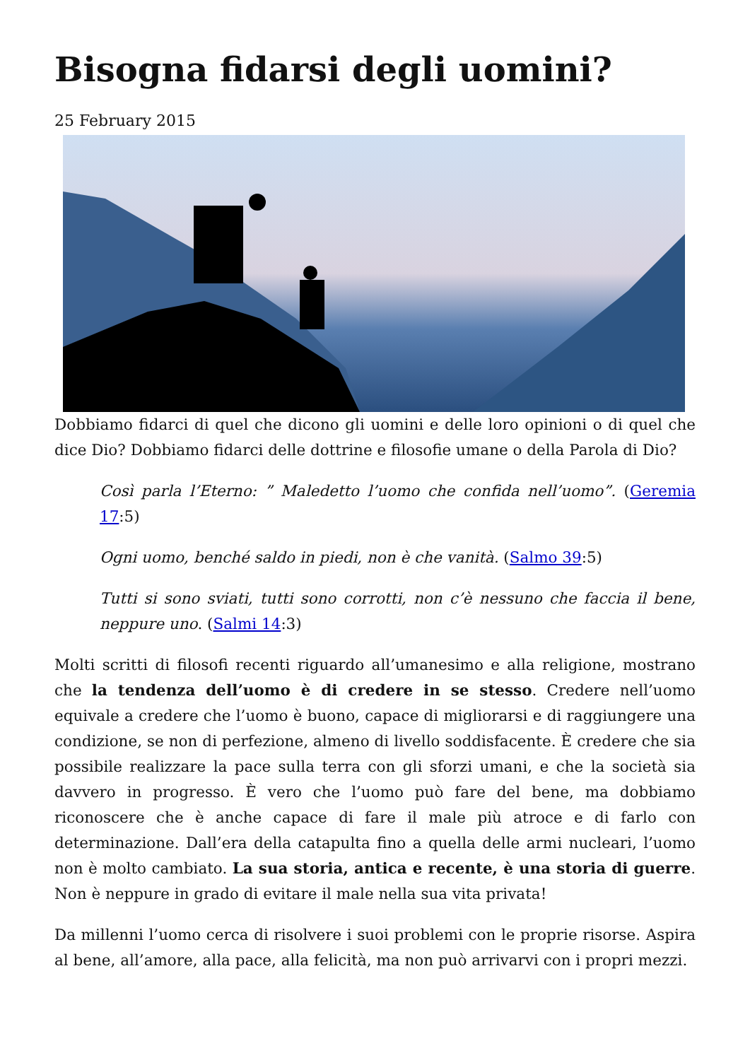Bisogna fidarsi degli uomini?
25 February 2015
Dobbiamo fidarci di quel che dicono gli uomini e delle loro opinioni o di quel che dice Dio? Dobbiamo fidarci delle dottrine e filosofie umane o della Parola di Dio?
Così parla l’Eterno: ” Maledetto l’uomo che confida nell’uomo”. (Geremia 17:5)
Ogni uomo, benché saldo in piedi, non è che vanità. (Salmo 39:5)
Tutti si sono sviati, tutti sono corrotti, non c’è nessuno che faccia il bene, neppure uno. (Salmi 14:3)
Molti scritti di filosofi recenti riguardo all’umanesimo e alla religione, mostrano che la tendenza dell’uomo è di credere in se stesso. Credere nell’uomo equivale a credere che l’uomo è buono, capace di migliorarsi e di raggiungere una condizione, se non di perfezione, almeno di livello soddisfacente. È credere che sia possibile realizzare la pace sulla terra con gli sforzi umani, e che la società sia davvero in progresso. È vero che l’uomo può fare del bene, ma dobbiamo riconoscere che è anche capace di fare il male più atroce e di farlo con determinazione. Dall’era della catapulta fino a quella delle armi nucleari, l’uomo non è molto cambiato. La sua storia, antica e recente, è una storia di guerre. Non è neppure in grado di evitare il male nella sua vita privata!
Da millenni l’uomo cerca di risolvere i suoi problemi con le proprie risorse. Aspira al bene, all’amore, alla pace, alla felicità, ma non può arrivarvi con i propri mezzi.